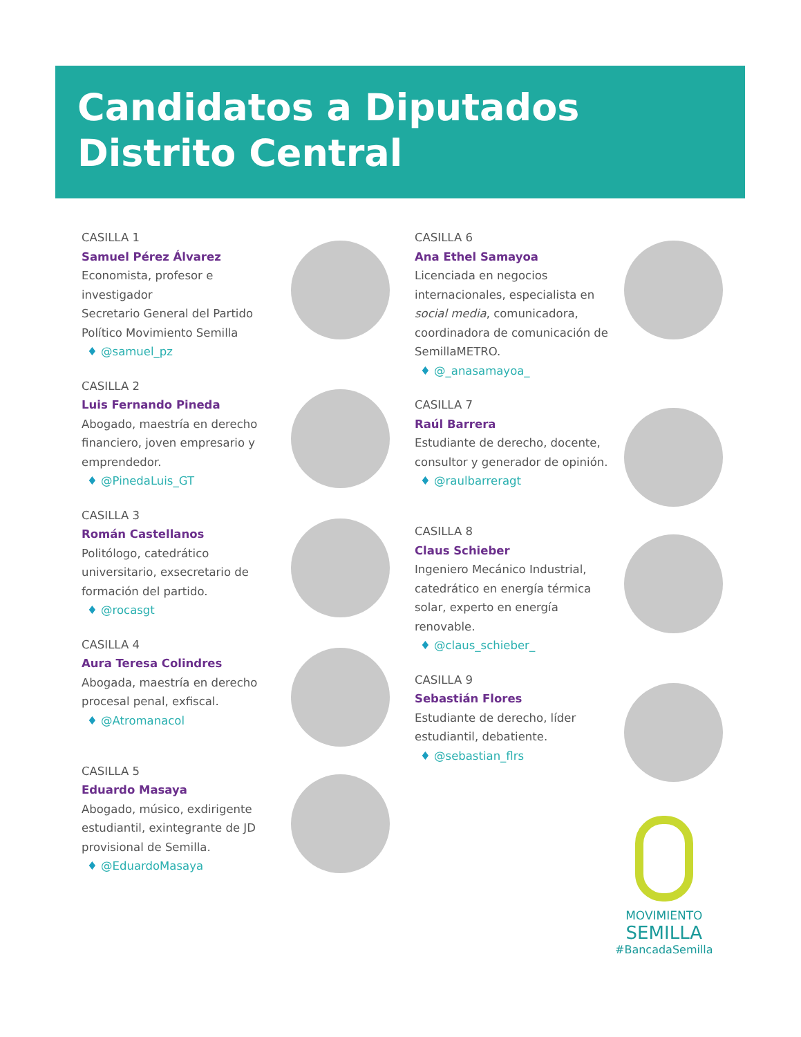Candidatos a Diputados
Distrito Central
CASILLA 1
Samuel Pérez Álvarez
Economista, profesor e investigador
Secretario General del Partido Político Movimiento Semilla
♦ @samuel_pz
CASILLA 2
Luis Fernando Pineda
Abogado, maestría en derecho financiero, joven empresario y emprendedor.
♦ @PinedaLuis_GT
CASILLA 3
Román Castellanos
Politólogo, catedrático universitario, exsecretario de formación del partido.
♦ @rocasgt
CASILLA 4
Aura Teresa Colindres
Abogada, maestría en derecho procesal penal, exfiscal.
♦ @Atromanacol
CASILLA 5
Eduardo Masaya
Abogado, músico, exdirigente estudiantil, exintegrante de JD provisional de Semilla.
♦ @EduardoMasaya
CASILLA 6
Ana Ethel Samayoa
Licenciada en negocios internacionales, especialista en social media, comunicadora, coordinadora de comunicación de SemillaMETRO.
♦ @_anasamayoa_
CASILLA 7
Raúl Barrera
Estudiante de derecho, docente, consultor y generador de opinión.
♦ @raulbarreragt
CASILLA 8
Claus Schieber
Ingeniero Mecánico Industrial, catedrático en energía térmica solar, experto en energía renovable.
♦ @claus_schieber_
CASILLA 9
Sebastián Flores
Estudiante de derecho, líder estudiantil, debatiente.
♦ @sebastian_flrs
MOVIMIENTO
SEMILLA
#BancadaSemilla